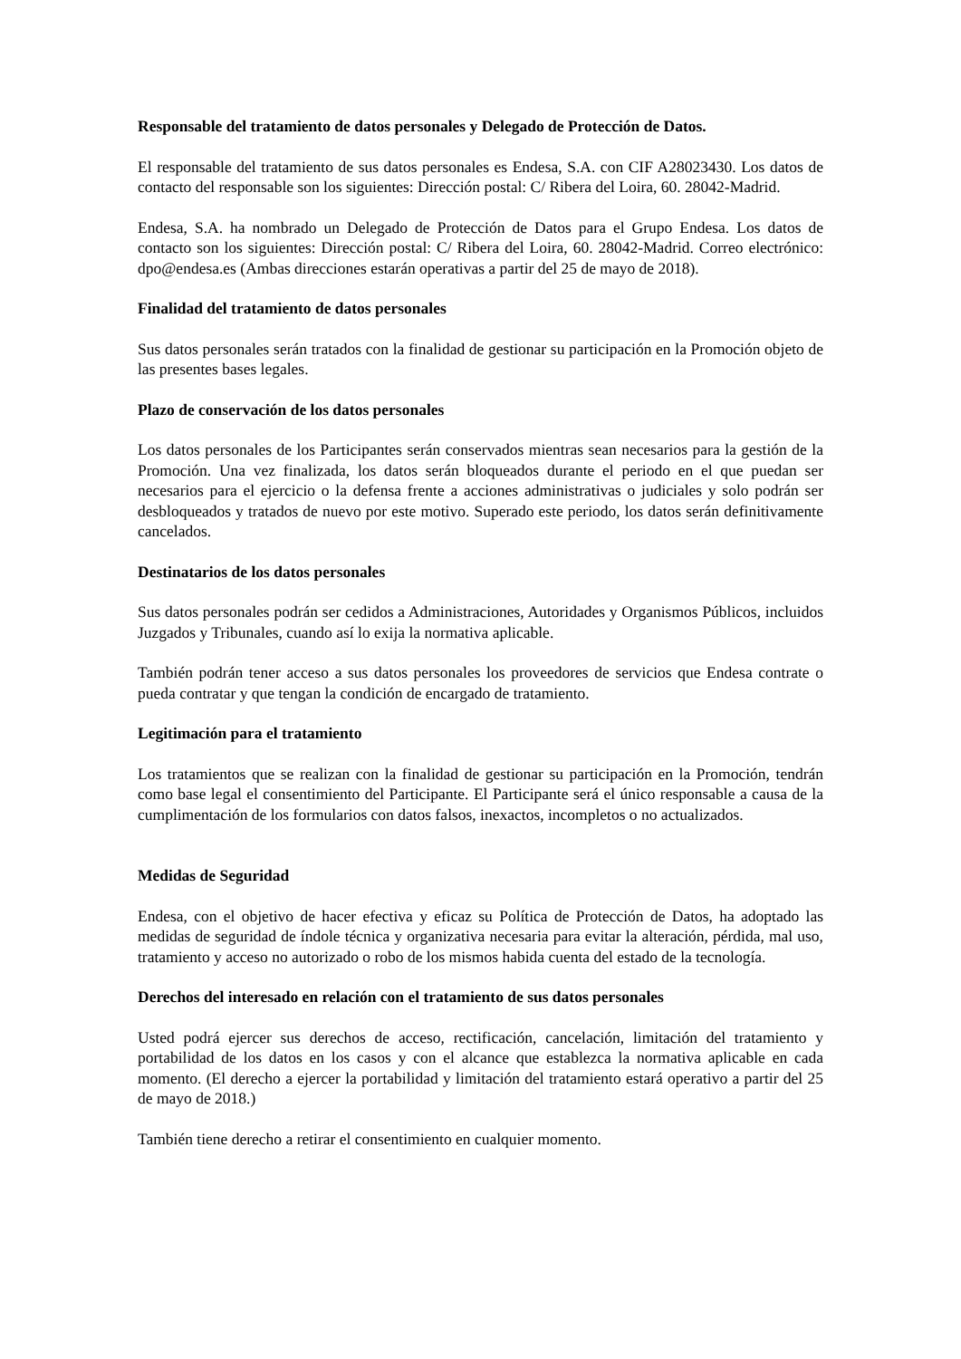Responsable del tratamiento de datos personales y Delegado de Protección de Datos.
El responsable del tratamiento de sus datos personales es Endesa, S.A. con CIF A28023430. Los datos de contacto del responsable son los siguientes: Dirección postal: C/ Ribera del Loira, 60. 28042-Madrid.
Endesa, S.A. ha nombrado un Delegado de Protección de Datos para el Grupo Endesa. Los datos de contacto son los siguientes: Dirección postal: C/ Ribera del Loira, 60. 28042-Madrid. Correo electrónico: dpo@endesa.es (Ambas direcciones estarán operativas a partir del 25 de mayo de 2018).
Finalidad del tratamiento de datos personales
Sus datos personales serán tratados con la finalidad de gestionar su participación en la Promoción objeto de las presentes bases legales.
Plazo de conservación de los datos personales
Los datos personales de los Participantes serán conservados mientras sean necesarios para la gestión de la Promoción. Una vez finalizada, los datos serán bloqueados durante el periodo en el que puedan ser necesarios para el ejercicio o la defensa frente a acciones administrativas o judiciales y solo podrán ser desbloqueados y tratados de nuevo por este motivo. Superado este periodo, los datos serán definitivamente cancelados.
Destinatarios de los datos personales
Sus datos personales podrán ser cedidos a Administraciones, Autoridades y Organismos Públicos, incluidos Juzgados y Tribunales, cuando así lo exija la normativa aplicable.
También podrán tener acceso a sus datos personales los proveedores de servicios que Endesa contrate o pueda contratar y que tengan la condición de encargado de tratamiento.
Legitimación para el tratamiento
Los tratamientos que se realizan con la finalidad de gestionar su participación en la Promoción, tendrán como base legal el consentimiento del Participante. El Participante será el único responsable a causa de la cumplimentación de los formularios con datos falsos, inexactos, incompletos o no actualizados.
Medidas de Seguridad
Endesa, con el objetivo de hacer efectiva y eficaz su Política de Protección de Datos, ha adoptado las medidas de seguridad de índole técnica y organizativa necesaria para evitar la alteración, pérdida, mal uso, tratamiento y acceso no autorizado o robo de los mismos habida cuenta del estado de la tecnología.
Derechos del interesado en relación con el tratamiento de sus datos personales
Usted podrá ejercer sus derechos de acceso, rectificación, cancelación, limitación del tratamiento y portabilidad de los datos en los casos y con el alcance que establezca la normativa aplicable en cada momento. (El derecho a ejercer la portabilidad y limitación del tratamiento estará operativo a partir del 25 de mayo de 2018.)
También tiene derecho a retirar el consentimiento en cualquier momento.